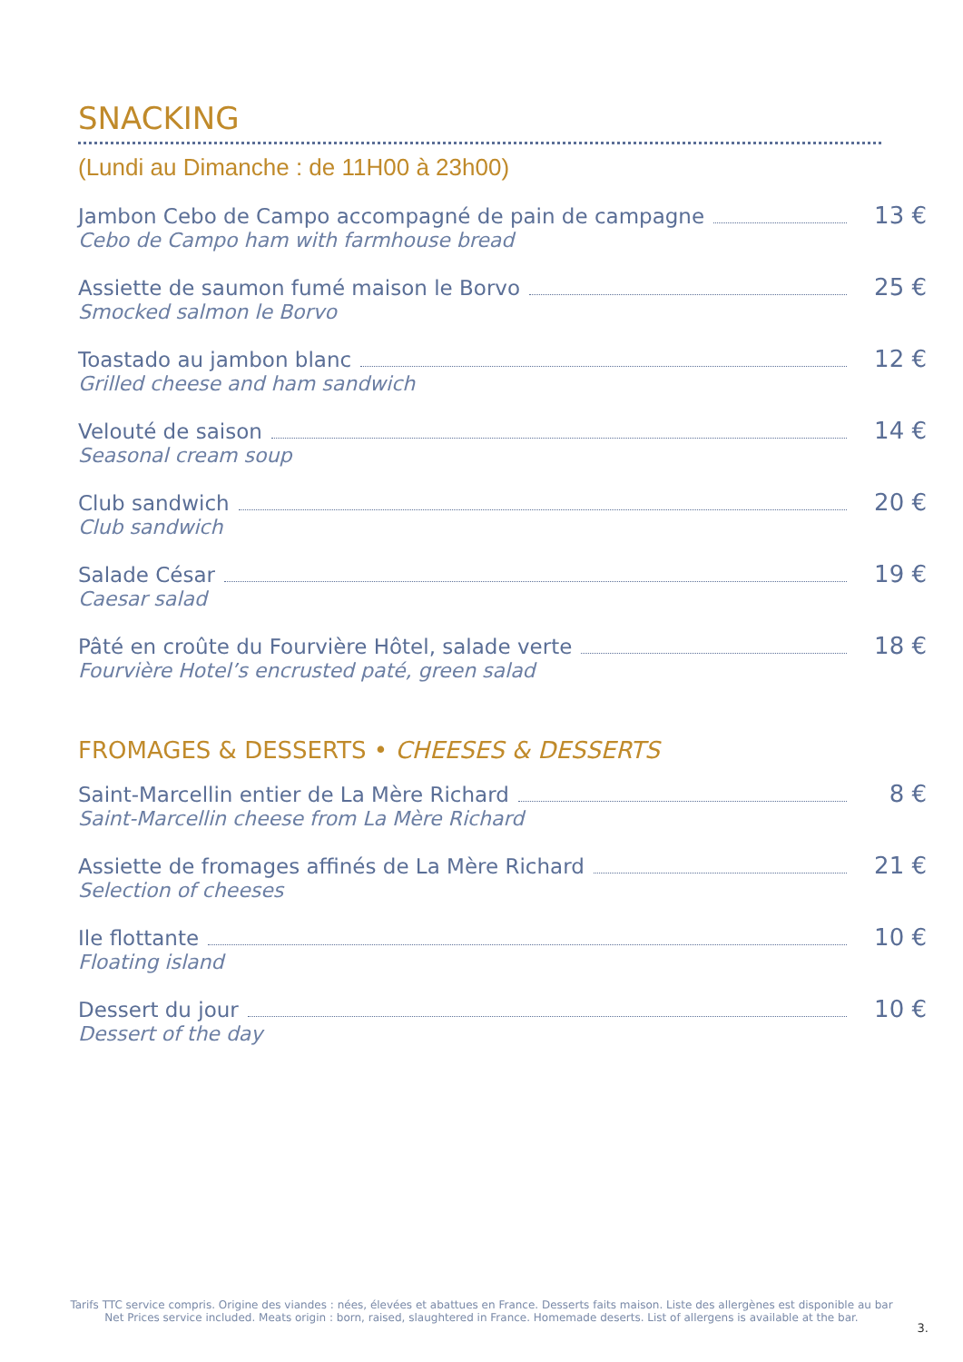SNACKING
(Lundi au Dimanche : de 11H00 à 23h00)
Jambon Cebo de Campo accompagné de pain de campagne 13 €
Cebo de Campo ham with farmhouse bread
Assiette de saumon fumé maison le Borvo 25 €
Smocked salmon le Borvo
Toastado au jambon blanc 12 €
Grilled cheese and ham sandwich
Velouté de saison 14 €
Seasonal cream soup
Club sandwich 20 €
Club sandwich
Salade César 19 €
Caesar salad
Pâté en croûte du Fourvière Hôtel, salade verte 18 €
Fourvière Hotel’s encrusted paté, green salad
FROMAGES & DESSERTS • CHEESES & DESSERTS
Saint-Marcellin entier de La Mère Richard 8 €
Saint-Marcellin cheese from La Mère Richard
Assiette de fromages affinés de La Mère Richard 21 €
Selection of cheeses
Ile flottante 10 €
Floating island
Dessert du jour 10 €
Dessert of the day
Tarifs TTC service compris. Origine des viandes : nées, élevées et abattues en France. Desserts faits maison. Liste des allergènes est disponible au bar
Net Prices service included. Meats origin : born, raised, slaughtered in France. Homemade deserts. List of allergens is available at the bar.
3.